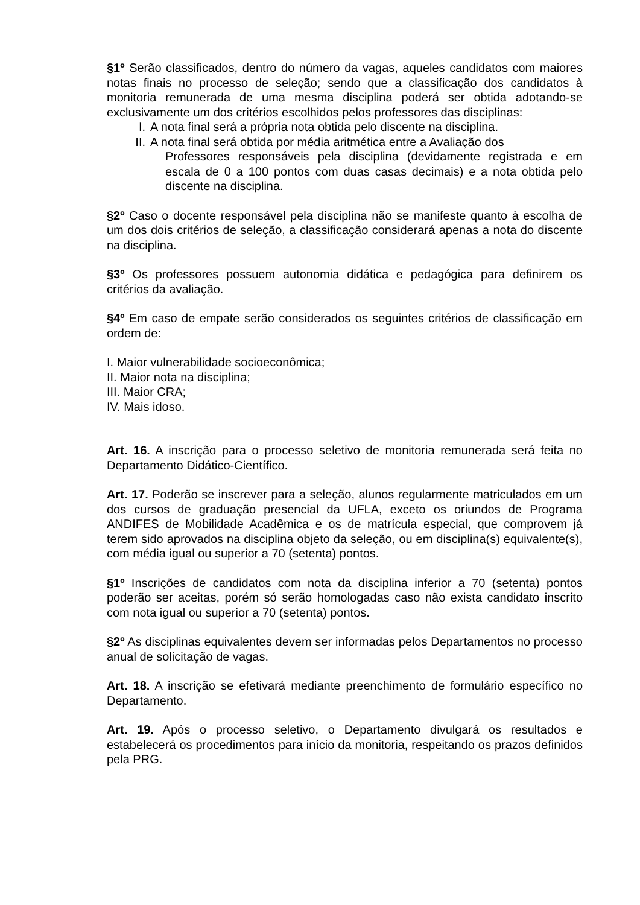§1º Serão classificados, dentro do número da vagas, aqueles candidatos com maiores notas finais no processo de seleção; sendo que a classificação dos candidatos à monitoria remunerada de uma mesma disciplina poderá ser obtida adotando-se exclusivamente um dos critérios escolhidos pelos professores das disciplinas:
I. A nota final será a própria nota obtida pelo discente na disciplina.
II. A nota final será obtida por média aritmética entre a Avaliação dos
Professores responsáveis pela disciplina (devidamente registrada e em escala de 0 a 100 pontos com duas casas decimais) e a nota obtida pelo discente na disciplina.
§2º Caso o docente responsável pela disciplina não se manifeste quanto à escolha de um dos dois critérios de seleção, a classificação considerará apenas a nota do discente na disciplina.
§3º Os professores possuem autonomia didática e pedagógica para definirem os critérios da avaliação.
§4º Em caso de empate serão considerados os seguintes critérios de classificação em ordem de:
I. Maior vulnerabilidade socioeconômica;
II. Maior nota na disciplina;
III. Maior CRA;
IV. Mais idoso.
Art. 16. A inscrição para o processo seletivo de monitoria remunerada será feita no Departamento Didático-Científico.
Art. 17. Poderão se inscrever para a seleção, alunos regularmente matriculados em um dos cursos de graduação presencial da UFLA, exceto os oriundos de Programa ANDIFES de Mobilidade Acadêmica e os de matrícula especial, que comprovem já terem sido aprovados na disciplina objeto da seleção, ou em disciplina(s) equivalente(s), com média igual ou superior a 70 (setenta) pontos.
§1º Inscrições de candidatos com nota da disciplina inferior a 70 (setenta) pontos poderão ser aceitas, porém só serão homologadas caso não exista candidato inscrito com nota igual ou superior a 70 (setenta) pontos.
§2º As disciplinas equivalentes devem ser informadas pelos Departamentos no processo anual de solicitação de vagas.
Art. 18. A inscrição se efetivará mediante preenchimento de formulário específico no Departamento.
Art. 19. Após o processo seletivo, o Departamento divulgará os resultados e estabelecerá os procedimentos para início da monitoria, respeitando os prazos definidos pela PRG.